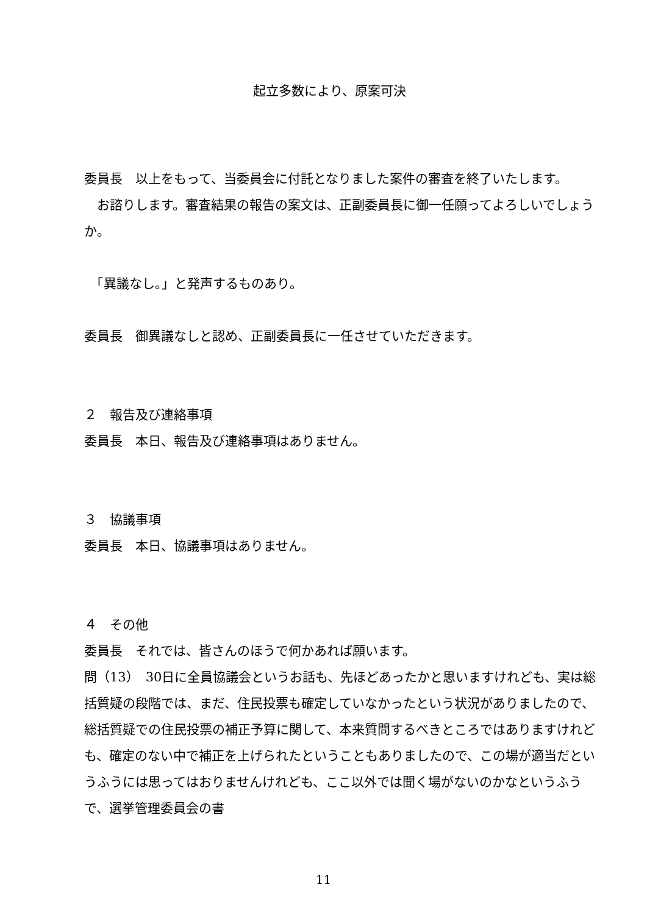起立多数により、原案可決
委員長　以上をもって、当委員会に付託となりました案件の審査を終了いたします。
　お諮りします。審査結果の報告の案文は、正副委員長に御一任願ってよろしいでしょうか。
　「異議なし。」と発声するものあり。
委員長　御異議なしと認め、正副委員長に一任させていただきます。
２　報告及び連絡事項
委員長　本日、報告及び連絡事項はありません。
３　協議事項
委員長　本日、協議事項はありません。
４　その他
委員長　それでは、皆さんのほうで何かあれば願います。
問（13）　30日に全員協議会というお話も、先ほどあったかと思いますけれども、実は総括質疑の段階では、まだ、住民投票も確定していなかったという状況がありましたので、総括質疑での住民投票の補正予算に関して、本来質問するべきところではありますけれども、確定のない中で補正を上げられたということもありましたので、この場が適当だというふうには思ってはおりませんけれども、ここ以外では聞く場がないのかなというふうで、選挙管理委員会の書
11